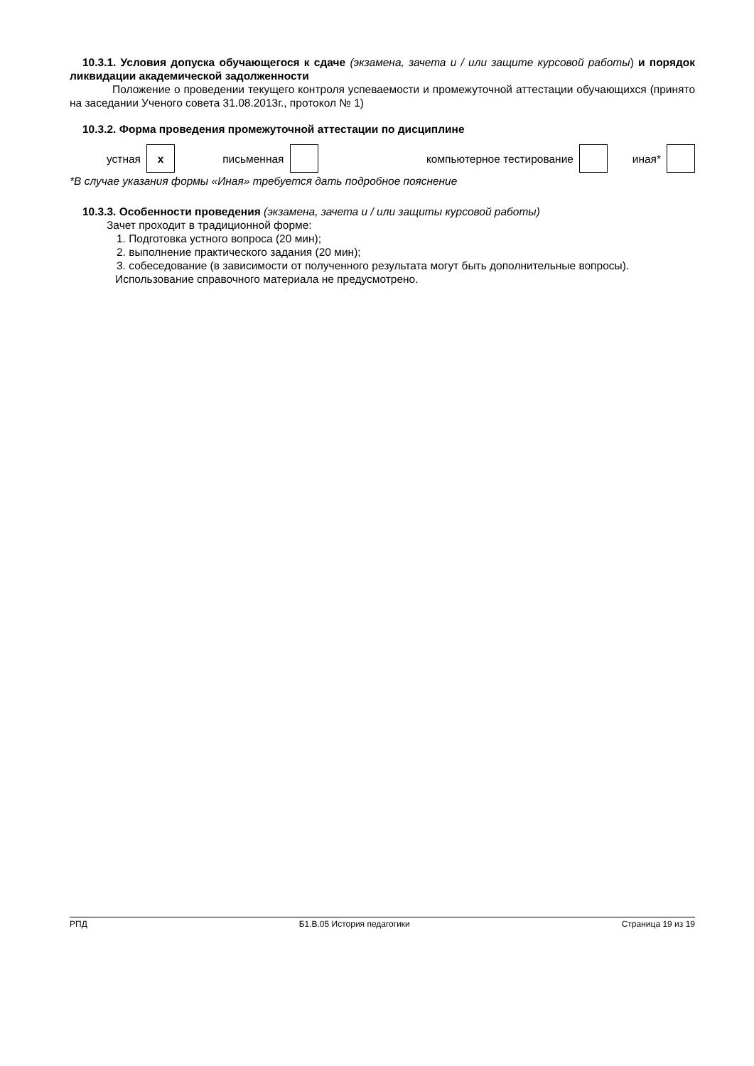10.3.1. Условия допуска обучающегося к сдаче (экзамена, зачета и / или защите курсовой работы) и порядок ликвидации академической задолженности
Положение о проведении текущего контроля успеваемости и промежуточной аттестации обучающихся (принято на заседании Ученого совета 31.08.2013г., протокол № 1)
10.3.2. Форма проведения промежуточной аттестации по дисциплине
| устная | x | письменная | | компьютерное тестирование | | иная* | |
*В случае указания формы «Иная» требуется дать подробное пояснение
10.3.3. Особенности проведения (экзамена, зачета и / или защиты курсовой работы)
Зачет проходит в традиционной форме:
1. Подготовка устного вопроса (20 мин);
2. выполнение практического задания (20 мин);
3. собеседование (в зависимости от полученного результата могут быть дополнительные вопросы).
Использование справочного материала не предусмотрено.
РПД Б1.В.05 История педагогики Страница 19 из 19